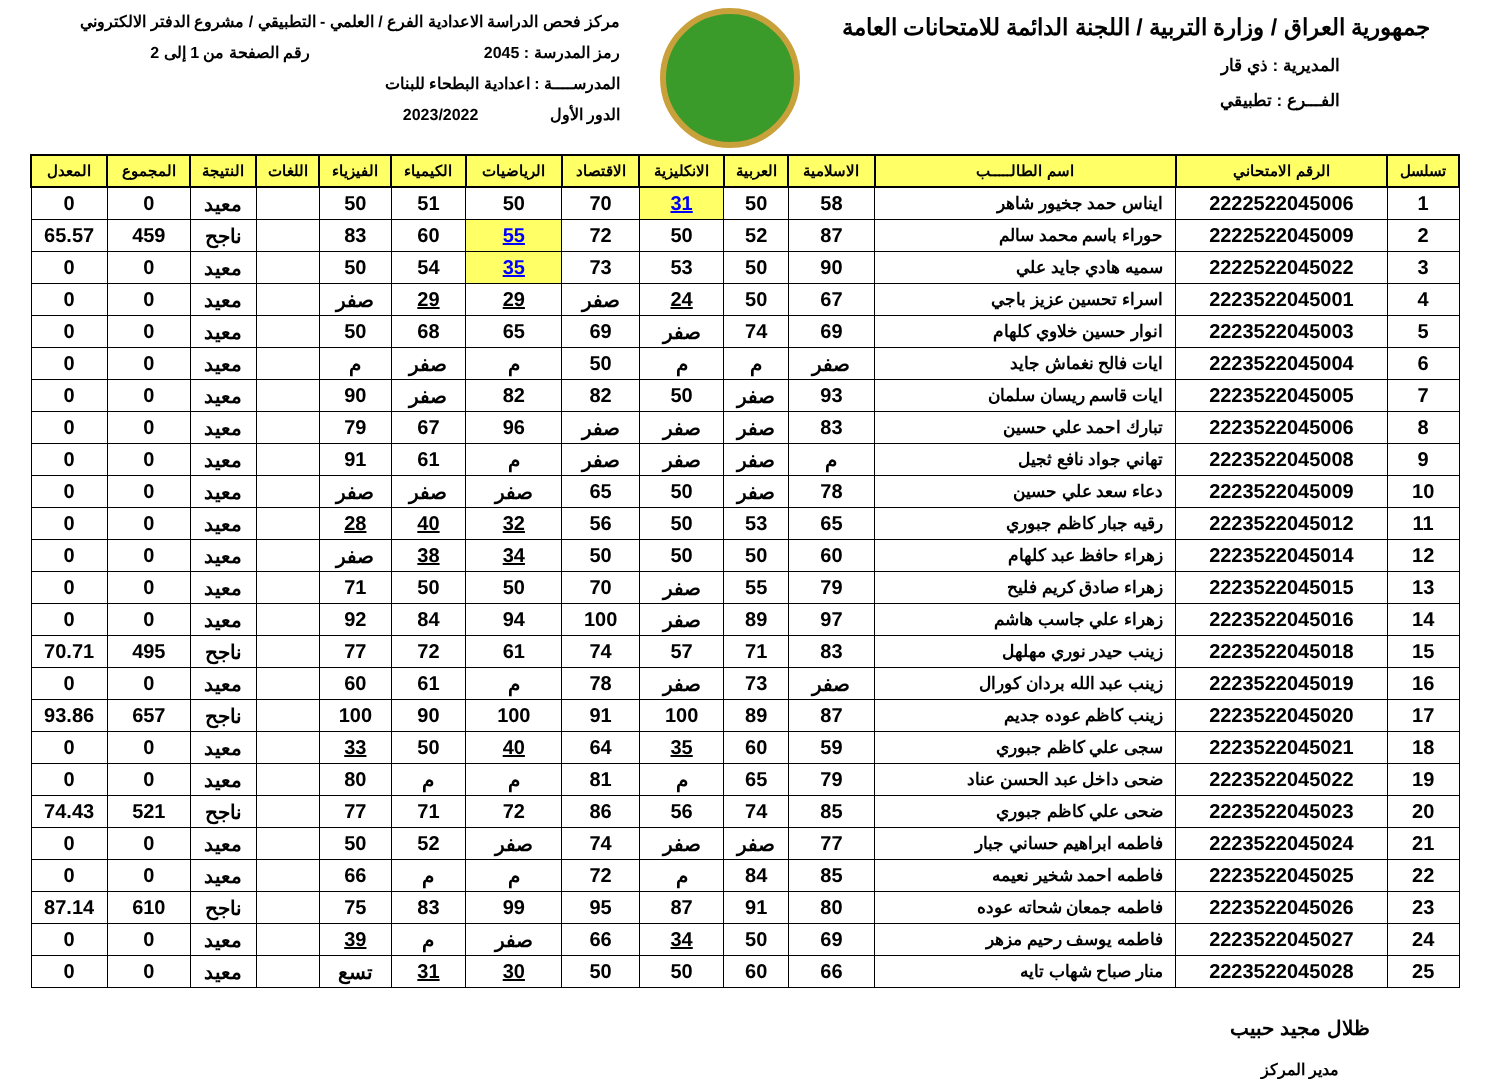جمهورية العراق / وزارة التربية / اللجنة الدائمة للامتحانات العامة
المديرية : ذي قار
الفـــرع : تطبيقي
مركز فحص الدراسة الاعدادية الفرع / العلمي - التطبيقي / مشروع الدفتر الالكتروني
رمز المدرسة : 2045 رقم الصفحة من 1 إلى 2
المدرســــة : اعدادية البطحاء للبنات
الدور الأول 2023/2022
| تسلسل | الرقم الامتحاني | اسم الطالـــــب | الاسلامية | العربية | الانكليزية | الاقتصاد | الرياضيات | الكيمياء | الفيزياء | اللغات | النتيجة | المجموع | المعدل |
| --- | --- | --- | --- | --- | --- | --- | --- | --- | --- | --- | --- | --- | --- |
| 1 | 2222522045006 | ايناس حمد جخيور شاهر | 58 | 50 | 31 | 70 | 50 | 51 | 50 | | معيد | 0 | 0 |
| 2 | 2222522045009 | حوراء باسم محمد سالم | 87 | 52 | 50 | 72 | 55 | 60 | 83 | | ناجح | 459 | 65.57 |
| 3 | 2222522045022 | سميه هادي جايد علي | 90 | 50 | 53 | 73 | 35 | 54 | 50 | | معيد | 0 | 0 |
| 4 | 2223522045001 | اسراء تحسين عزيز باجي | 67 | 50 | 24 | صفر | 29 | 29 | صفر | | معيد | 0 | 0 |
| 5 | 2223522045003 | انوار حسين خلاوي كلهام | 69 | 74 | صفر | 69 | 65 | 68 | 50 | | معيد | 0 | 0 |
| 6 | 2223522045004 | ايات فالح نغماش جايد | صفر | م | م | 50 | م | صفر | م | | معيد | 0 | 0 |
| 7 | 2223522045005 | ايات قاسم ريسان سلمان | 93 | صفر | 50 | 82 | 82 | صفر | 90 | | معيد | 0 | 0 |
| 8 | 2223522045006 | تبارك احمد علي حسين | 83 | صفر | صفر | صفر | 96 | 67 | 79 | | معيد | 0 | 0 |
| 9 | 2223522045008 | تهاني جواد نافع ثجيل | م | صفر | صفر | صفر | م | 61 | 91 | | معيد | 0 | 0 |
| 10 | 2223522045009 | دعاء سعد علي حسين | 78 | صفر | 50 | 65 | صفر | صفر | صفر | | معيد | 0 | 0 |
| 11 | 2223522045012 | رقيه جبار كاظم جبوري | 65 | 53 | 50 | 56 | 32 | 40 | 28 | | معيد | 0 | 0 |
| 12 | 2223522045014 | زهراء حافظ عبد كلهام | 60 | 50 | 50 | 50 | 34 | 38 | صفر | | معيد | 0 | 0 |
| 13 | 2223522045015 | زهراء صادق كريم فليح | 79 | 55 | صفر | 70 | 50 | 50 | 71 | | معيد | 0 | 0 |
| 14 | 2223522045016 | زهراء علي جاسب هاشم | 97 | 89 | صفر | 100 | 94 | 84 | 92 | | معيد | 0 | 0 |
| 15 | 2223522045018 | زينب حيدر نوري مهلهل | 83 | 71 | 57 | 74 | 61 | 72 | 77 | | ناجح | 495 | 70.71 |
| 16 | 2223522045019 | زينب عبد الله بردان كورال | صفر | 73 | صفر | 78 | م | 61 | 60 | | معيد | 0 | 0 |
| 17 | 2223522045020 | زينب كاظم عوده جديم | 87 | 89 | 100 | 91 | 100 | 90 | 100 | | ناجح | 657 | 93.86 |
| 18 | 2223522045021 | سجى علي كاظم جبوري | 59 | 60 | 35 | 64 | 40 | 50 | 33 | | معيد | 0 | 0 |
| 19 | 2223522045022 | ضحى داخل عبد الحسن عناد | 79 | 65 | م | 81 | م | م | 80 | | معيد | 0 | 0 |
| 20 | 2223522045023 | ضحى علي كاظم جبوري | 85 | 74 | 56 | 86 | 72 | 71 | 77 | | ناجح | 521 | 74.43 |
| 21 | 2223522045024 | فاطمه ابراهيم حساني جبار | 77 | صفر | صفر | 74 | صفر | 52 | 50 | | معيد | 0 | 0 |
| 22 | 2223522045025 | فاطمه احمد شخير نعيمه | 85 | 84 | م | 72 | م | م | 66 | | معيد | 0 | 0 |
| 23 | 2223522045026 | فاطمه جمعان شحاته عوده | 80 | 91 | 87 | 95 | 99 | 83 | 75 | | ناجح | 610 | 87.14 |
| 24 | 2223522045027 | فاطمه يوسف رحيم مزهر | 69 | 50 | 34 | 66 | صفر | م | 39 | | معيد | 0 | 0 |
| 25 | 2223522045028 | منار صباح شهاب تايه | 66 | 60 | 50 | 50 | 30 | 31 | تسع | | معيد | 0 | 0 |
ظلال مجيد حبيب
مدير المركز